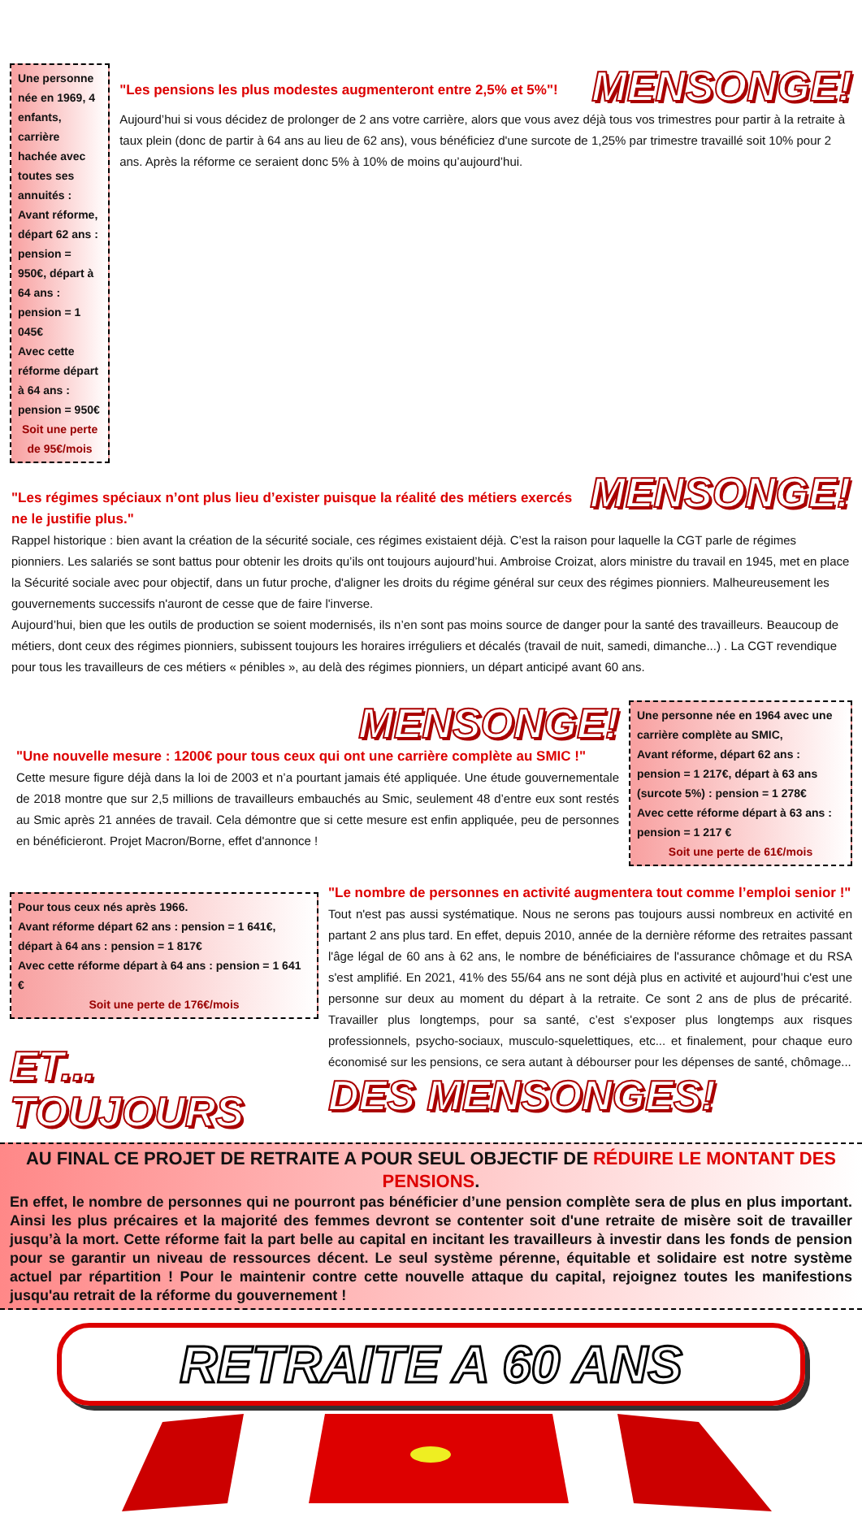Une personne née en 1969, 4 enfants, carrière hachée avec toutes ses annuités :
Avant réforme, départ 62 ans : pension = 950€, départ à 64 ans : pension = 1 045€
Avec cette réforme départ à 64 ans : pension = 950€
Soit une perte de 95€/mois
"Les pensions les plus modestes augmenteront entre 2,5% et 5%"! MENSONGE!
Aujourd’hui si vous décidez de prolonger de 2 ans votre carrière, alors que vous avez déjà tous vos trimestres pour partir à la retraite à taux plein (donc de partir à 64 ans au lieu de 62 ans), vous bénéficiez d'une surcote de 1,25% par trimestre travaillé soit 10% pour 2 ans. Après la réforme ce seraient donc 5% à 10% de moins qu’aujourd’hui.
"Les régimes spéciaux n’ont plus lieu d’exister puisque la réalité des métiers exercés ne le justifie plus." MENSONGE!
Rappel historique : bien avant la création de la sécurité sociale, ces régimes existaient déjà. C’est la raison pour laquelle la CGT parle de régimes pionniers. Les salariés se sont battus pour obtenir les droits qu’ils ont toujours aujourd’hui. Ambroise Croizat, alors ministre du travail en 1945, met en place la Sécurité sociale avec pour objectif, dans un futur proche, d'aligner les droits du régime général sur ceux des régimes pionniers. Malheureusement les gouvernements successifs n'auront de cesse que de faire l'inverse.
Aujourd’hui, bien que les outils de production se soient modernisés, ils n’en sont pas moins source de danger pour la santé des travailleurs. Beaucoup de métiers, dont ceux des régimes pionniers, subissent toujours les horaires irréguliers et décalés (travail de nuit, samedi, dimanche...) . La CGT revendique pour tous les travailleurs de ces métiers « pénibles », au delà des régimes pionniers, un départ anticipé avant 60 ans.
MENSONGE!
"Une nouvelle mesure : 1200€ pour tous ceux qui ont une carrière complète au SMIC !"
Cette mesure figure déjà dans la loi de 2003 et n’a pourtant jamais été appliquée. Une étude gouvernementale de 2018 montre que sur 2,5 millions de travailleurs embauchés au Smic, seulement 48 d’entre eux sont restés au Smic après 21 années de travail. Cela démontre que si cette mesure est enfin appliquée, peu de personnes en bénéficieront. Projet Macron/Borne, effet d'annonce !
Une personne née en 1964 avec une carrière complète au SMIC,
Avant réforme, départ 62 ans : pension = 1 217€, départ à 63 ans (surcote 5%) : pension = 1 278€
Avec cette réforme départ à 63 ans : pension = 1 217 €
Soit une perte de 61€/mois
Pour tous ceux nés après 1966.
Avant réforme départ 62 ans : pension = 1 641€, départ à 64 ans : pension = 1 817€
Avec cette réforme départ à 64 ans : pension = 1 641 €
Soit une perte de 176€/mois
ET... TOUJOURS
"Le nombre de personnes en activité augmentera tout comme l’emploi senior !"
Tout n'est pas aussi systématique. Nous ne serons pas toujours aussi nombreux en activité en partant 2 ans plus tard. En effet, depuis 2010, année de la dernière réforme des retraites passant l'âge légal de 60 ans à 62 ans, le nombre de bénéficiaires de l'assurance chômage et du RSA s'est amplifié. En 2021, 41% des 55/64 ans ne sont déjà plus en activité et aujourd’hui c'est une personne sur deux au moment du départ à la retraite. Ce sont 2 ans de plus de précarité. Travailler plus longtemps, pour sa santé, c’est s'exposer plus longtemps aux risques professionnels, psycho-sociaux, musculo-squelettiques, etc... et finalement, pour chaque euro économisé sur les pensions, ce sera autant à débourser pour les dépenses de santé, chômage...
DES MENSONGES!
AU FINAL CE PROJET DE RETRAITE A POUR SEUL OBJECTIF DE RÉDUIRE LE MONTANT DES PENSIONS.
En effet, le nombre de personnes qui ne pourront pas bénéficier d’une pension complète sera de plus en plus important. Ainsi les plus précaires et la majorité des femmes devront se contenter soit d'une retraite de misère soit de travailler jusqu’à la mort. Cette réforme fait la part belle au capital en incitant les travailleurs à investir dans les fonds de pension pour se garantir un niveau de ressources décent. Le seul système pérenne, équitable et solidaire est notre système actuel par répartition ! Pour le maintenir contre cette nouvelle attaque du capital, rejoignez toutes les manifestions jusqu'au retrait de la réforme du gouvernement !
RETRAITE A 60 ANS